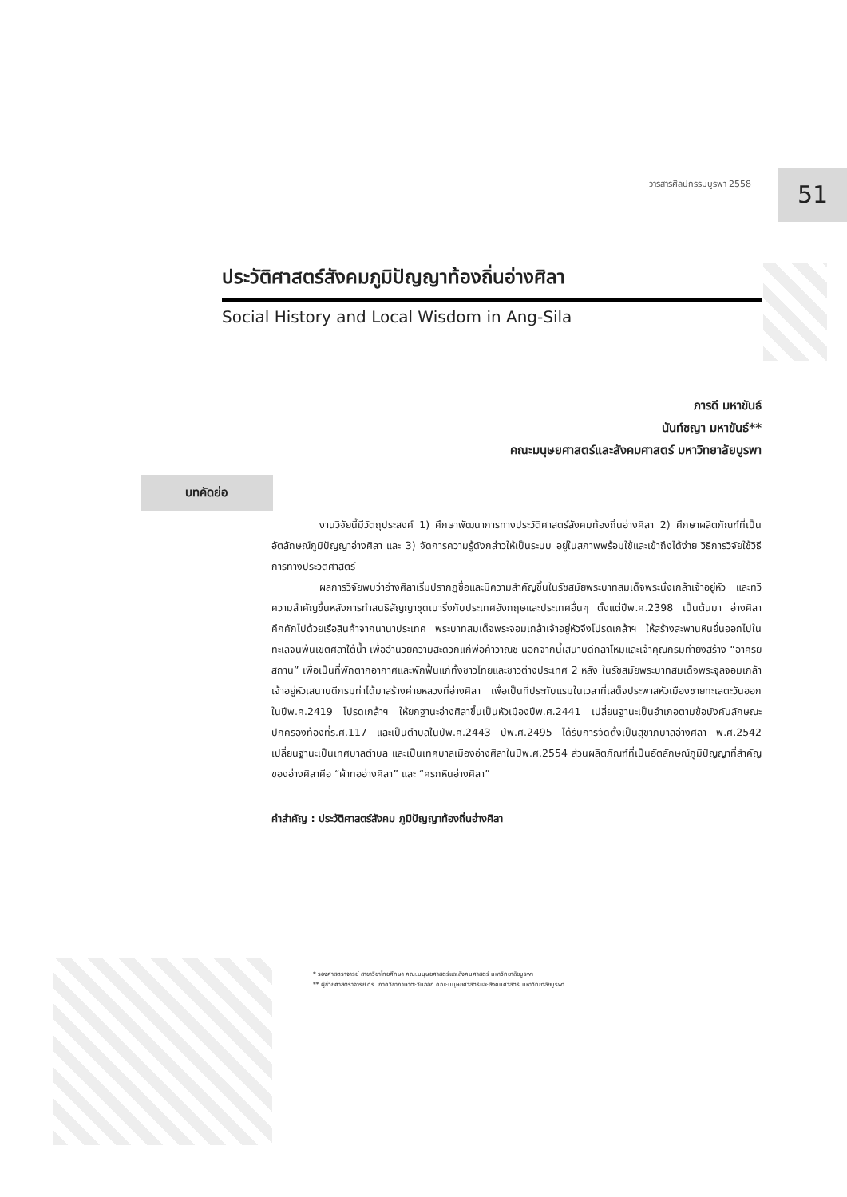วารสารศิลปกรรมบูรพา 2558 51
ประวัติศาสตร์สังคมภูมิปัญญาท้องถิ่นอ่างศิลา
Social History and Local Wisdom in Ang-Sila
ภารดี มหาขันธ์
นันท์ชญา มหาขันธ์**
คณะมนุษยศาสตร์และสังคมศาสตร์ มหาวิทยาลัยบูรพา
บทคัดย่อ
งานวิจัยนี้มีวัตถุประสงค์ 1) ศึกษาพัฒนาการทางประวัติศาสตร์สังคมท้องถิ่นอ่างศิลา 2) ศึกษาผลิตภัณฑ์ที่เป็นอัตลักษณ์ภูมิปัญญาอ่างศิลา และ 3) จัดการความรู้ดังกล่าวให้เป็นระบบ อยู่ในสภาพพร้อมใช้และเข้าถึงได้ง่าย วิธีการวิจัยใช้วิธีการทางประวัติศาสตร์
ผลการวิจัยพบว่าอ่างศิลาเริ่มปรากฏชื่อและมีความสำคัญขึ้นในรัชสมัยพระบาทสมเด็จพระนั่งเกล้าเจ้าอยู่หัว และทวีความสำคัญขึ้นหลังการทำสนธิสัญญาชุดเบาริ่งกับประเทศอังกฤษและประเทศอื่นๆ ตั้งแต่ปีพ.ศ.2398 เป็นต้นมา อ่างศิลาคึกคักไปด้วยเรือสินค้าจากนานาประเทศ พระบาทสมเด็จพระจอมเกล้าเจ้าอยู่หัวจึงโปรดเกล้าฯ ให้สร้างสะพานหินยื่นออกไปในทะเลจนพ้นเขตศิลาใต้น้ำ เพื่ออำนวยความสะดวกแก่พ่อค้าวาณิช นอกจากนี้เสนาบดีกลาโหมและเจ้าคุณกรมท่ายังสร้าง “อาศรัยสถาน” เพื่อเป็นที่พักตากอากาศและพักฟื้นแก่ทั้งชาวไทยและชาวต่างประเทศ 2 หลัง ในรัชสมัยพระบาทสมเด็จพระจุลจอมเกล้าเจ้าอยู่หัวเสนาบดีกรมท่าได้มาสร้างค่ายหลวงที่อ่างศิลา เพื่อเป็นที่ประทับแรมในเวลาที่เสด็จประพาสหัวเมืองชายทะเลตะวันออกในปีพ.ศ.2419 โปรดเกล้าฯ ให้ยกฐานะอ่างศิลาขึ้นเป็นหัวเมืองปีพ.ศ.2441 เปลี่ยนฐานะเป็นอำเภอตามข้อบังคับลักษณะปกครองท้องที่ร.ศ.117 และเป็นตำบลในปีพ.ศ.2443 ปีพ.ศ.2495 ได้รับการจัดตั้งเป็นสุขาภิบาลอ่างศิลา พ.ศ.2542 เปลี่ยนฐานะเป็นเทศบาลตำบล และเป็นเทศบาลเมืองอ่างศิลาในปีพ.ศ.2554 ส่วนผลิตภัณฑ์ที่เป็นอัตลักษณ์ภูมิปัญญาที่สำคัญของอ่างศิลาคือ “ผ้าทออ่างศิลา” และ “ครกหินอ่างศิลา”
คำสำคัญ : ประวัติศาสตร์สังคม ภูมิปัญญาท้องถิ่นอ่างศิลา
* รองศาสตราจารย์ สาขาวิชาไทยศึกษา คณะมนุษยศาสตร์และสังคมศาสตร์ มหาวิทยาลัยบูรพา
** ผู้ช่วยศาสตราจารย์ ดร. ภาควิชาภาษาตะวันออก คณะมนุษยศาสตร์และสังคมศาสตร์ มหาวิทยาลัยบูรพา